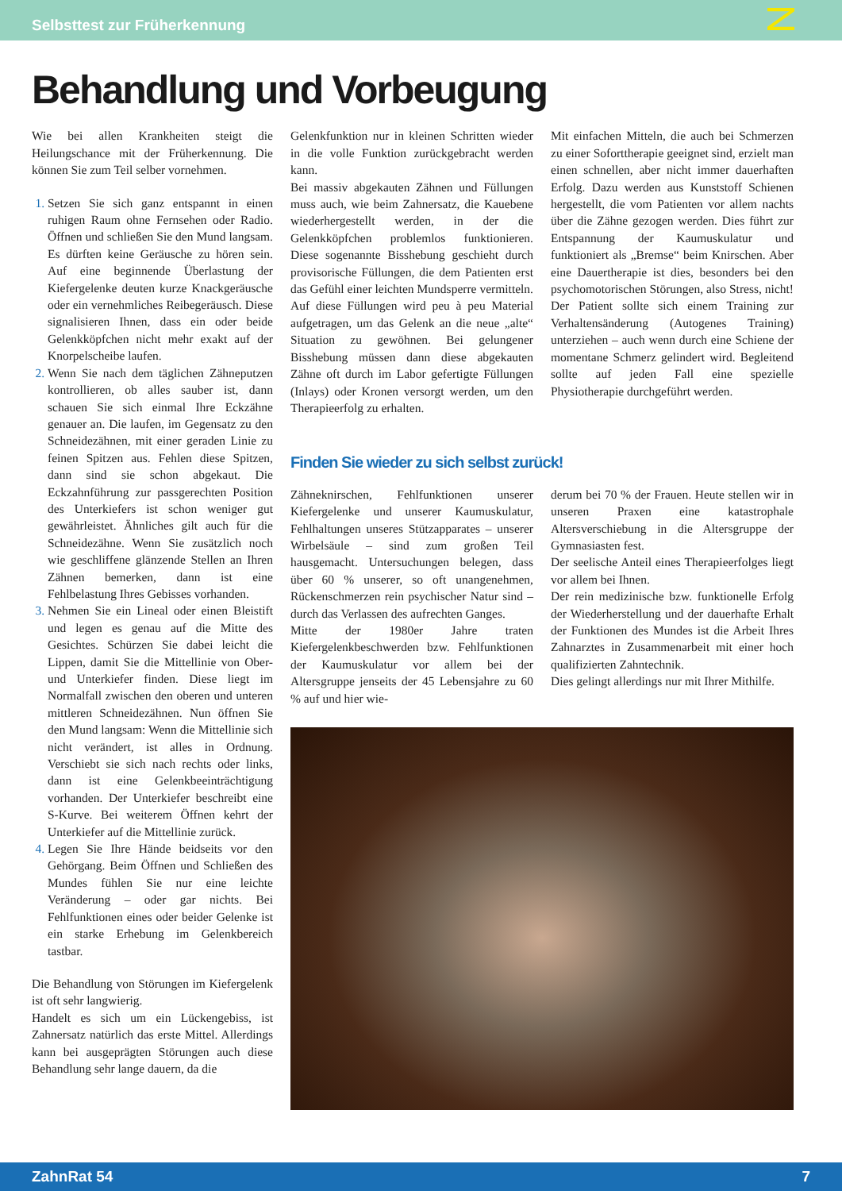Selbsttest zur Früherkennung
Behandlung und Vorbeugung
Wie bei allen Krankheiten steigt die Heilungschance mit der Früherkennung. Die können Sie zum Teil selber vornehmen.
Setzen Sie sich ganz entspannt in einen ruhigen Raum ohne Fernsehen oder Radio. Öffnen und schließen Sie den Mund langsam. Es dürften keine Geräusche zu hören sein. Auf eine beginnende Überlastung der Kiefergelenke deuten kurze Knackgeräusche oder ein vernehmliches Reibegeräusch. Diese signalisieren Ihnen, dass ein oder beide Gelenkköpfchen nicht mehr exakt auf der Knorpelscheibe laufen.
Wenn Sie nach dem täglichen Zähneputzen kontrollieren, ob alles sauber ist, dann schauen Sie sich einmal Ihre Eckzähne genauer an. Die laufen, im Gegensatz zu den Schneidezähnen, mit einer geraden Linie zu feinen Spitzen aus. Fehlen diese Spitzen, dann sind sie schon abgekaut. Die Eckzahnführung zur passgerechten Position des Unterkiefers ist schon weniger gut gewährleistet. Ähnliches gilt auch für die Schneidezähne. Wenn Sie zusätzlich noch wie geschliffene glänzende Stellen an Ihren Zähnen bemerken, dann ist eine Fehlbelastung Ihres Gebisses vorhanden.
Nehmen Sie ein Lineal oder einen Bleistift und legen es genau auf die Mitte des Gesichtes. Schürzen Sie dabei leicht die Lippen, damit Sie die Mittellinie von Ober- und Unterkiefer finden. Diese liegt im Normalfall zwischen den oberen und unteren mittleren Schneidezähnen. Nun öffnen Sie den Mund langsam: Wenn die Mittellinie sich nicht verändert, ist alles in Ordnung. Verschiebt sie sich nach rechts oder links, dann ist eine Gelenkbeeinträchtigung vorhanden. Der Unterkiefer beschreibt eine S-Kurve. Bei weiterem Öffnen kehrt der Unterkiefer auf die Mittellinie zurück.
Legen Sie Ihre Hände beidseits vor den Gehörgang. Beim Öffnen und Schließen des Mundes fühlen Sie nur eine leichte Veränderung – oder gar nichts. Bei Fehlfunktionen eines oder beider Gelenke ist ein starke Erhebung im Gelenkbereich tastbar.
Die Behandlung von Störungen im Kiefergelenk ist oft sehr langwierig.
Handelt es sich um ein Lückengebiss, ist Zahnersatz natürlich das erste Mittel. Allerdings kann bei ausgeprägten Störungen auch diese Behandlung sehr lange dauern, da die
Gelenkfunktion nur in kleinen Schritten wieder in die volle Funktion zurückgebracht werden kann.
Bei massiv abgekauten Zähnen und Füllungen muss auch, wie beim Zahnersatz, die Kauebene wiederhergestellt werden, in der die Gelenkköpfchen problemlos funktionieren. Diese sogenannte Bisshebung geschieht durch provisorische Füllungen, die dem Patienten erst das Gefühl einer leichten Mundsperre vermitteln. Auf diese Füllungen wird peu à peu Material aufgetragen, um das Gelenk an die neue „alte“ Situation zu gewöhnen. Bei gelungener Bisshebung müssen dann diese abgekauten Zähne oft durch im Labor gefertigte Füllungen (Inlays) oder Kronen versorgt werden, um den Therapieerfolg zu erhalten.
Mit einfachen Mitteln, die auch bei Schmerzen zu einer Soforttherapie geeignet sind, erzielt man einen schnellen, aber nicht immer dauerhaften Erfolg. Dazu werden aus Kunststoff Schienen hergestellt, die vom Patienten vor allem nachts über die Zähne gezogen werden. Dies führt zur Entspannung der Kaumuskulatur und funktioniert als „Bremse“ beim Knirschen. Aber eine Dauertherapie ist dies, besonders bei den psychomotorischen Störungen, also Stress, nicht! Der Patient sollte sich einem Training zur Verhaltensänderung (Autogenes Training) unterziehen – auch wenn durch eine Schiene der momentane Schmerz gelindert wird. Begleitend sollte auf jeden Fall eine spezielle Physiotherapie durchgeführt werden.
Finden Sie wieder zu sich selbst zurück!
Zähneknirschen, Fehlfunktionen unserer Kiefergelenke und unserer Kaumuskulatur, Fehlhaltungen unseres Stützapparates – unserer Wirbelsäule – sind zum großen Teil hausgemacht. Untersuchungen belegen, dass über 60 % unserer, so oft unangenehmen, Rückenschmerzen rein psychischer Natur sind – durch das Verlassen des aufrechten Ganges.
Mitte der 1980er Jahre traten Kiefergelenkbeschwerden bzw. Fehlfunktionen der Kaumuskulatur vor allem bei der Altersgruppe jenseits der 45 Lebensjahre zu 60 % auf und hier wie-
derum bei 70 % der Frauen. Heute stellen wir in unseren Praxen eine katastrophale Altersverschiebung in die Altersgruppe der Gymnasiasten fest.
Der seelische Anteil eines Therapieerfolges liegt vor allem bei Ihnen.
Der rein medizinische bzw. funktionelle Erfolg der Wiederherstellung und der dauerhafte Erhalt der Funktionen des Mundes ist die Arbeit Ihres Zahnarztes in Zusammenarbeit mit einer hoch qualifizierten Zahntechnik.
Dies gelingt allerdings nur mit Ihrer Mithilfe.
ZahnRat 54 7